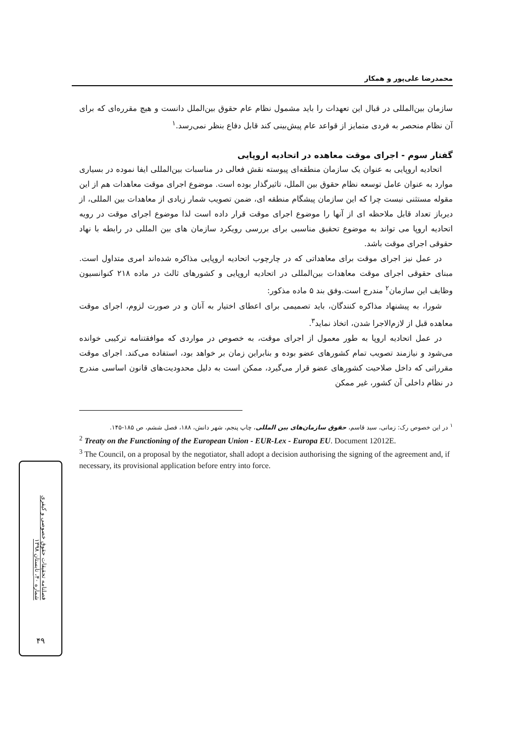محمدرضا علی‌پور و همکار
سازمان بین‌المللی در قبال این تعهدات را باید مشمول نظام عام حقوق بین‌الملل دانست و هیچ مقرره‌ای که برای آن نظام منحصر به فردی متمایز از قواعد عام پیش‌بینی کند قابل دفاع بنظر نمی‌رسد.<sup>۱</sup>
گفتار سوم - اجرای موقت معاهده در اتحادیه اروپایی
اتحادیه اروپایی به عنوان یک سازمان منطقه‌ای پیوسته نقش فعالی در مناسبات بین‌المللی ایفا نموده در بسیاری موارد به عنوان عامل توسعه نظام حقوق بین الملل، تاثیرگذار بوده است. موضوع اجرای موقت معاهدات هم از این مقوله مستثنی نیست چرا که این سازمان پیشگام منطقه ای، ضمن تصویب شمار زیادی از معاهدات بین المللی، از دیرباز تعداد قابل ملاحظه ای از آنها را موضوع اجرای موقت قرار داده است لذا موضوع اجرای موقت در رویه اتحادیه اروپا می تواند به موضوع تحقیق مناسبی برای بررسی رویکرد سازمان های بین المللی در رابطه با نهاد حقوقی اجرای موقت باشد.
در عمل نیز اجرای موقت برای معاهداتی که در چارچوب اتحادیه اروپایی مذاکره شده‌اند امری متداول است. مبنای حقوقی اجرای موقت معاهدات بین‌المللی در اتحادیه اروپایی و کشورهای ثالث در ماده ۲۱۸ کنوانسیون وظایف این سازمان<sup>۲</sup> مندرج است.وفق بند ۵ ماده مذکور:
شورا، به پیشنهاد مذاکره کنندگان، باید تصمیمی برای اعطای اختیار به آنان و در صورت لزوم، اجرای موقت معاهده قبل از لازم‌الاجرا شدن، اتخاذ نماید<sup>۳</sup>.
در عمل اتحادیه اروپا به طور معمول از اجرای موقت، به خصوص در مواردی که موافقتنامه ترکیبی خوانده می‌شود و نیازمند تصویب تمام کشورهای عضو بوده و بنابراین زمان بر خواهد بود، استفاده می‌کند. اجرای موقت مقرراتی که داخل صلاحیت کشورهای عضو قرار می‌گیرد، ممکن است به دلیل محدودیت‌های قانون اساسی مندرج در نظام داخلی آن کشور، غیر ممکن
<sup>۱</sup> در این خصوص رک: زمانی، سید قاسم، حقوق سازمان‌های بین المللی، چاپ پنجم، شهر دانش، ۱۸۸، فصل ششم، ص ۱۸۵-۱۴۵.
<sup>2</sup> Treaty on the Functioning of the European Union - EUR-Lex - Europa EU. Document 12012E.
<sup>3</sup> The Council, on a proposal by the negotiator, shall adopt a decision authorising the signing of the agreement and, if necessary, its provisional application before entry into force.
فصلنامه تحقیقات حقوق خصوصی و کیفری
شماره ۴۰، تابستان ۱۳۹۸
۴۹